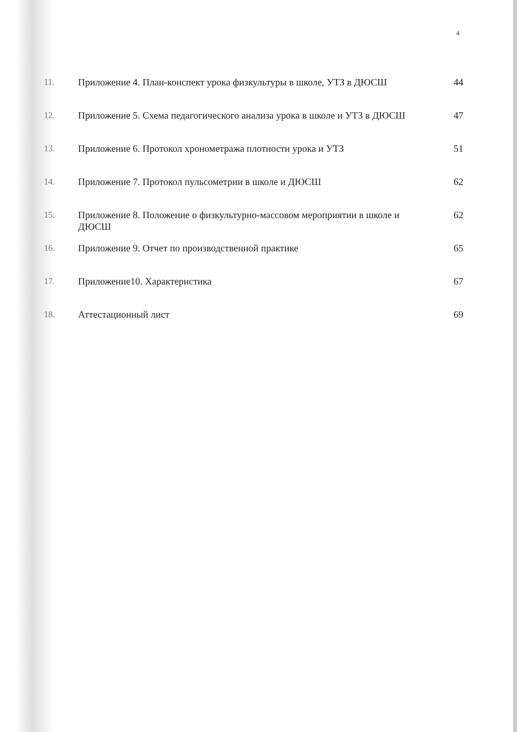4
| 11. | Приложение 4. План-конспект урока физкультуры в школе, УТЗ в ДЮСШ | 44 |
| 12. | Приложение 5. Схема педагогического анализа урока в школе и УТЗ в ДЮСШ | 47 |
| 13. | Приложение 6. Протокол хронометража плотности урока и УТЗ | 51 |
| 14. | Приложение 7. Протокол пульсометрии в школе и ДЮСШ | 62 |
| 15. | Приложение 8. Положение о физкультурно-массовом мероприятии в школе и ДЮСШ | 62 |
| 16. | Приложение 9. Отчет по производственной практике | 65 |
| 17. | Приложение10. Характеристика | 67 |
| 18. | Аттестационный лист | 69 |